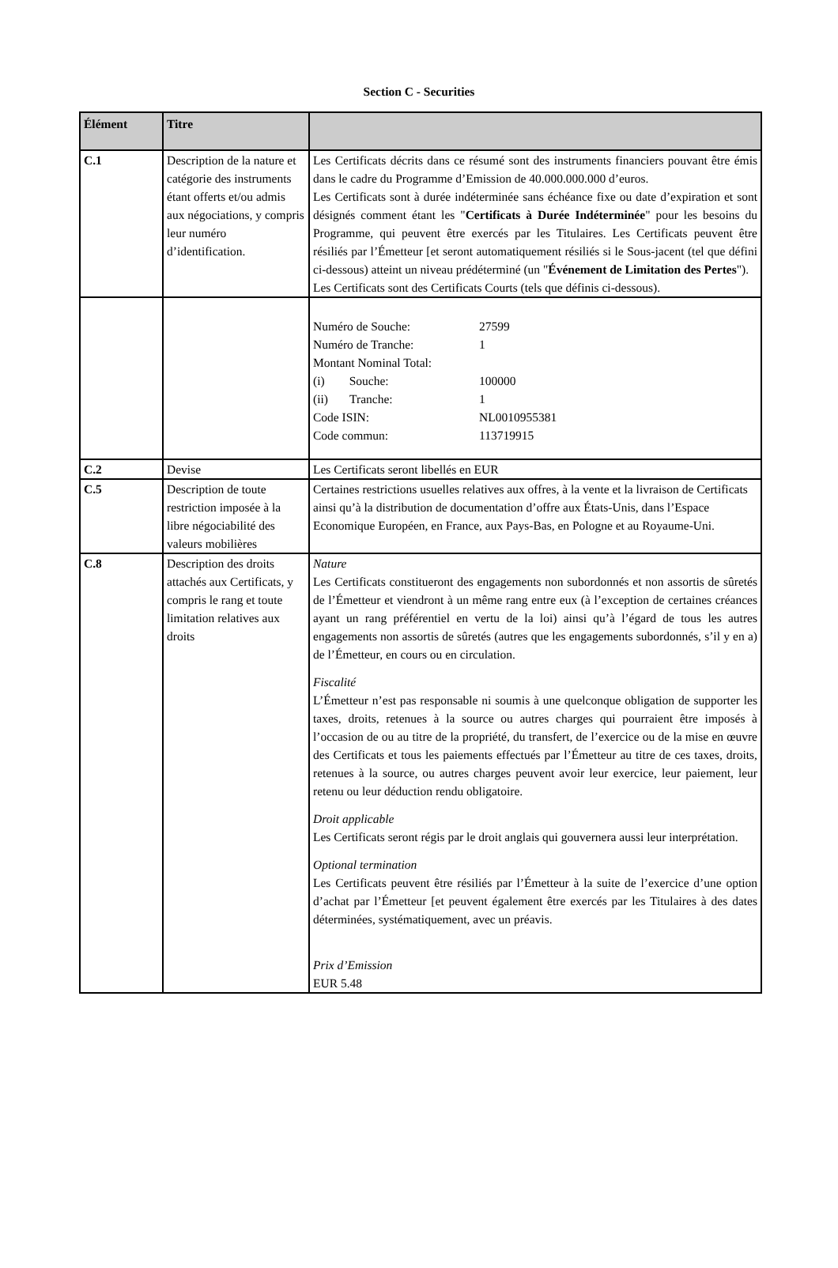Section C - Securities
| Élément | Titre | |
| --- | --- | --- |
| C.1 | Description de la nature et catégorie des instruments étant offerts et/ou admis aux négociations, y compris leur numéro d’identification. | Les Certificats décrits dans ce résumé sont des instruments financiers pouvant être émis dans le cadre du Programme d’Emission de 40.000.000.000 d’euros. Les Certificats sont à durée indéterminée sans échéance fixe ou date d’expiration et sont désignés comment étant les " Certificats à Durée Indéterminée " pour les besoins du Programme, qui peuvent être exercés par les Titulaires. Les Certificats peuvent être résiliés par l’Émetteur [et seront automatiquement résiliés si le Sous-jacent (tel que défini ci-dessous) atteint un niveau prédéterminé (un " Événement de Limitation des Pertes "). Les Certificats sont des Certificats Courts (tels que définis ci-dessous). |
| | | / Numéro de Souche: / 27599 / / Numéro de Tranche: / 1 / / Montant Nominal Total: / / / (i) Souche: / 100000 / / (ii) Tranche: / 1 / / Code ISIN: / NL0010955381 / / Code commun: / 113719915 / |
| C.2 | Devise | Les Certificats seront libellés en EUR |
| C.5 | Description de toute restriction imposée à la libre négociabilité des valeurs mobilières | Certaines restrictions usuelles relatives aux offres, à la vente et la livraison de Certificats ainsi qu’à la distribution de documentation d’offre aux États-Unis, dans l’Espace Economique Européen, en France, aux Pays-Bas, en Pologne et au Royaume-Uni. |
| C.8 | Description des droits attachés aux Certificats, y compris le rang et toute limitation relatives aux droits | Nature Les Certificats constitueront des engagements non subordonnés et non assortis de sûretés de l’Émetteur et viendront à un même rang entre eux (à l’exception de certaines créances ayant un rang préférentiel en vertu de la loi) ainsi qu’à l’égard de tous les autres engagements non assortis de sûretés (autres que les engagements subordonnés, s’il y en a) de l’Émetteur, en cours ou en circulation. Fiscalité L’Émetteur n’est pas responsable ni soumis à une quelconque obligation de supporter les taxes, droits, retenues à la source ou autres charges qui pourraient être imposés à l’occasion de ou au titre de la propriété, du transfert, de l’exercice ou de la mise en œuvre des Certificats et tous les paiements effectués par l’Émetteur au titre de ces taxes, droits, retenues à la source, ou autres charges peuvent avoir leur exercice, leur paiement, leur retenu ou leur déduction rendu obligatoire. Droit applicable Les Certificats seront régis par le droit anglais qui gouvernera aussi leur interprétation. Optional termination Les Certificats peuvent être résiliés par l’Émetteur à la suite de l’exercice d’une option d’achat par l’Émetteur [et peuvent également être exercés par les Titulaires à des dates déterminées, systématiquement, avec un préavis. Prix d’Emission EUR 5.48 |